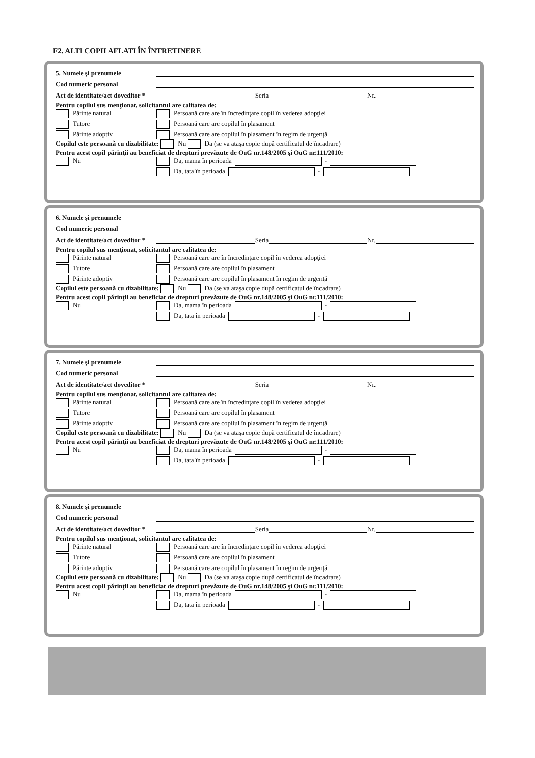F2. ALTI COPII AFLATI ÎN ÎNTRETINERE
5. Numele şi prenumele
Cod numeric personal
Act de identitate/act doveditor * Seria Nr.
Pentru copilul sus menţionat, solicitantul are calitatea de:
Părinte natural Persoană care are în încredinţare copil în vederea adopţiei Tutore Persoană care are copilul în plasament Părinte adoptiv Persoană care are copilul în plasament în regim de urgenţă
Copilul este persoană cu dizabilitate: Nu Da (se va ataşa copie după certificatul de încadrare)
Pentru acest copil părinţii au beneficiat de drepturi prevăzute de OuG nr.148/2005 şi OuG nr.111/2010:
Nu Da, mama în perioada - Da, tata în perioada -
6. Numele şi prenumele
Cod numeric personal
Act de identitate/act doveditor * Seria Nr.
Pentru copilul sus menţionat, solicitantul are calitatea de:
Părinte natural Persoană care are în încredinţare copil în vederea adopţiei Tutore Persoană care are copilul în plasament Părinte adoptiv Persoană care are copilul în plasament în regim de urgenţă
Copilul este persoană cu dizabilitate: Nu Da (se va ataşa copie după certificatul de încadrare)
Pentru acest copil părinţii au beneficiat de drepturi prevăzute de OuG nr.148/2005 şi OuG nr.111/2010:
Nu Da, mama în perioada - Da, tata în perioada -
7. Numele şi prenumele
Cod numeric personal
Act de identitate/act doveditor * Seria Nr.
Pentru copilul sus menţionat, solicitantul are calitatea de:
Părinte natural Persoană care are în încredinţare copil în vederea adopţiei Tutore Persoană care are copilul în plasament Părinte adoptiv Persoană care are copilul în plasament în regim de urgenţă
Copilul este persoană cu dizabilitate: Nu Da (se va ataşa copie după certificatul de încadrare)
Pentru acest copil părinţii au beneficiat de drepturi prevăzute de OuG nr.148/2005 şi OuG nr.111/2010:
Nu Da, mama în perioada - Da, tata în perioada -
8. Numele şi prenumele
Cod numeric personal
Act de identitate/act doveditor * Seria Nr.
Pentru copilul sus menţionat, solicitantul are calitatea de:
Părinte natural Persoană care are în încredinţare copil în vederea adopţiei Tutore Persoană care are copilul în plasament Părinte adoptiv Persoană care are copilul în plasament în regim de urgenţă
Copilul este persoană cu dizabilitate: Nu Da (se va ataşa copie după certificatul de încadrare)
Pentru acest copil părinţii au beneficiat de drepturi prevăzute de OuG nr.148/2005 şi OuG nr.111/2010:
Nu Da, mama în perioada - Da, tata în perioada -